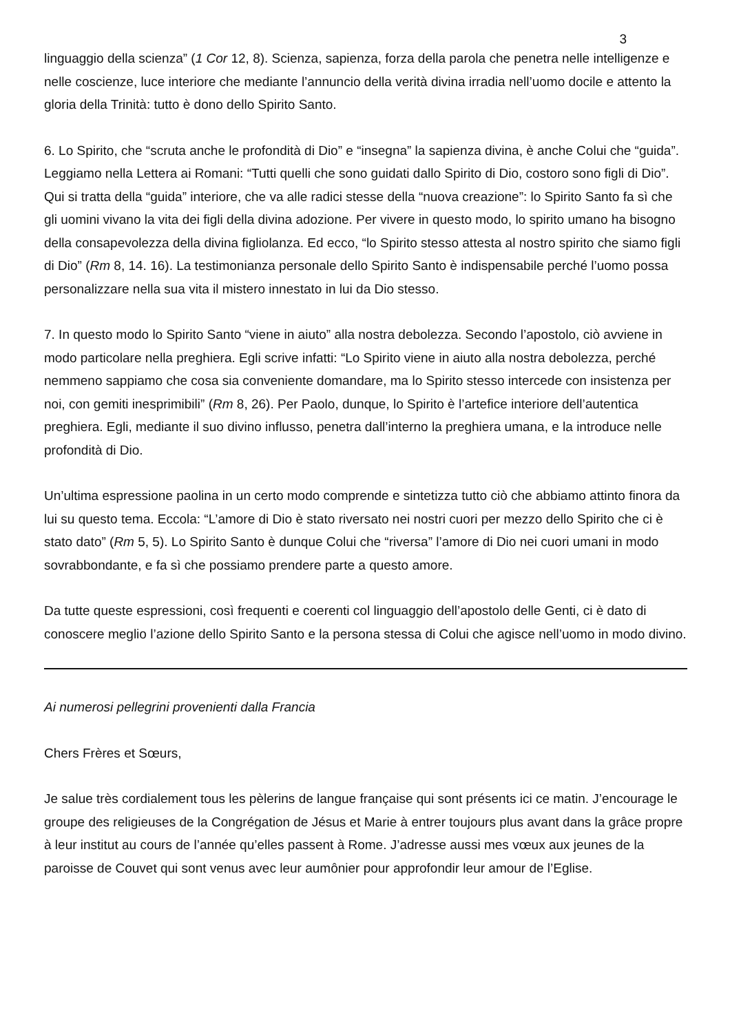3
linguaggio della scienza” (1 Cor 12, 8). Scienza, sapienza, forza della parola che penetra nelle intelligenze e nelle coscienze, luce interiore che mediante l’annuncio della verità divina irradia nell’uomo docile e attento la gloria della Trinità: tutto è dono dello Spirito Santo.
6. Lo Spirito, che “scruta anche le profondità di Dio” e “insegna” la sapienza divina, è anche Colui che “guida”. Leggiamo nella Lettera ai Romani: “Tutti quelli che sono guidati dallo Spirito di Dio, costoro sono figli di Dio”. Qui si tratta della “guida” interiore, che va alle radici stesse della “nuova creazione”: lo Spirito Santo fa sì che gli uomini vivano la vita dei figli della divina adozione. Per vivere in questo modo, lo spirito umano ha bisogno della consapevolezza della divina figliolanza. Ed ecco, “lo Spirito stesso attesta al nostro spirito che siamo figli di Dio” (Rm 8, 14. 16). La testimonianza personale dello Spirito Santo è indispensabile perché l’uomo possa personalizzare nella sua vita il mistero innestato in lui da Dio stesso.
7. In questo modo lo Spirito Santo “viene in aiuto” alla nostra debolezza. Secondo l’apostolo, ciò avviene in modo particolare nella preghiera. Egli scrive infatti: “Lo Spirito viene in aiuto alla nostra debolezza, perché nemmeno sappiamo che cosa sia conveniente domandare, ma lo Spirito stesso intercede con insistenza per noi, con gemiti inesprimibili” (Rm 8, 26). Per Paolo, dunque, lo Spirito è l’artefice interiore dell’autentica preghiera. Egli, mediante il suo divino influsso, penetra dall’interno la preghiera umana, e la introduce nelle profondità di Dio.
Un’ultima espressione paolina in un certo modo comprende e sintetizza tutto ciò che abbiamo attinto finora da lui su questo tema. Eccola: “L’amore di Dio è stato riversato nei nostri cuori per mezzo dello Spirito che ci è stato dato” (Rm 5, 5). Lo Spirito Santo è dunque Colui che “riversa” l’amore di Dio nei cuori umani in modo sovrabbondante, e fa sì che possiamo prendere parte a questo amore.
Da tutte queste espressioni, così frequenti e coerenti col linguaggio dell’apostolo delle Genti, ci è dato di conoscere meglio l’azione dello Spirito Santo e la persona stessa di Colui che agisce nell’uomo in modo divino.
Ai numerosi pellegrini provenienti dalla Francia
Chers Frères et Sœurs,
Je salue très cordialement tous les pèlerins de langue française qui sont présents ici ce matin. J’encourage le groupe des religieuses de la Congrégation de Jésus et Marie à entrer toujours plus avant dans la grâce propre à leur institut au cours de l’année qu’elles passent à Rome. J’adresse aussi mes vœux aux jeunes de la paroisse de Couvet qui sont venus avec leur aumônier pour approfondir leur amour de l’Eglise.